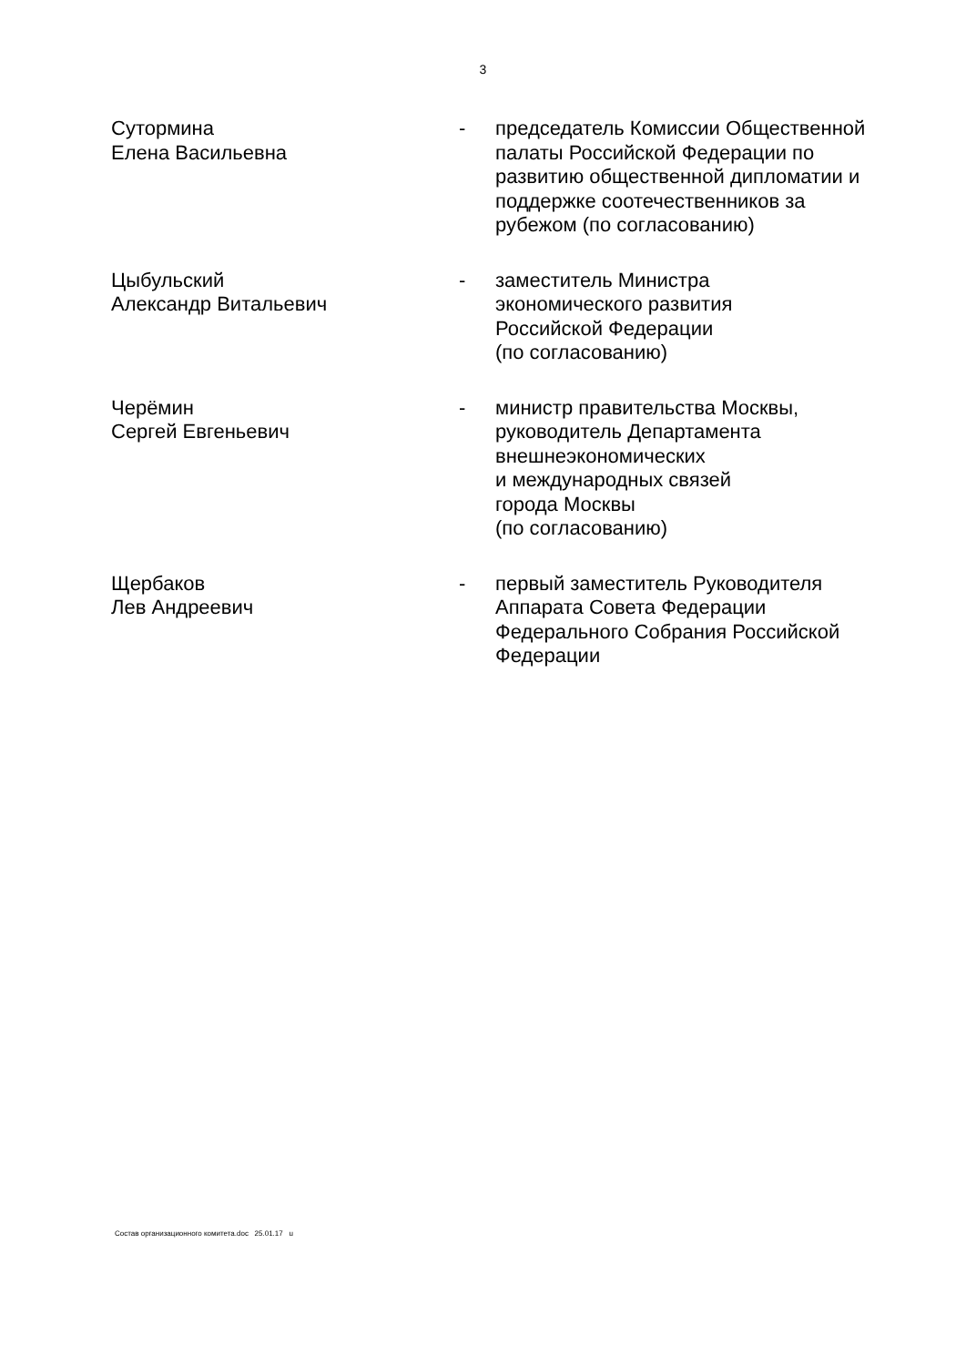3
| Сутормина Елена Васильевна | - | председатель Комиссии Общественной палаты Российской Федерации по развитию общественной дипломатии и поддержке соотечественников за рубежом (по согласованию) |
| Цыбульский Александр Витальевич | - | заместитель Министра экономического развития Российской Федерации (по согласованию) |
| Черёмин Сергей Евгеньевич | - | министр правительства Москвы, руководитель Департамента внешнеэкономических и международных связей города Москвы (по согласованию) |
| Щербаков Лев Андреевич | - | первый заместитель Руководителя Аппарата Совета Федерации Федерального Собрания Российской Федерации |
Состав организационного комитета.doc 25.01.17 u